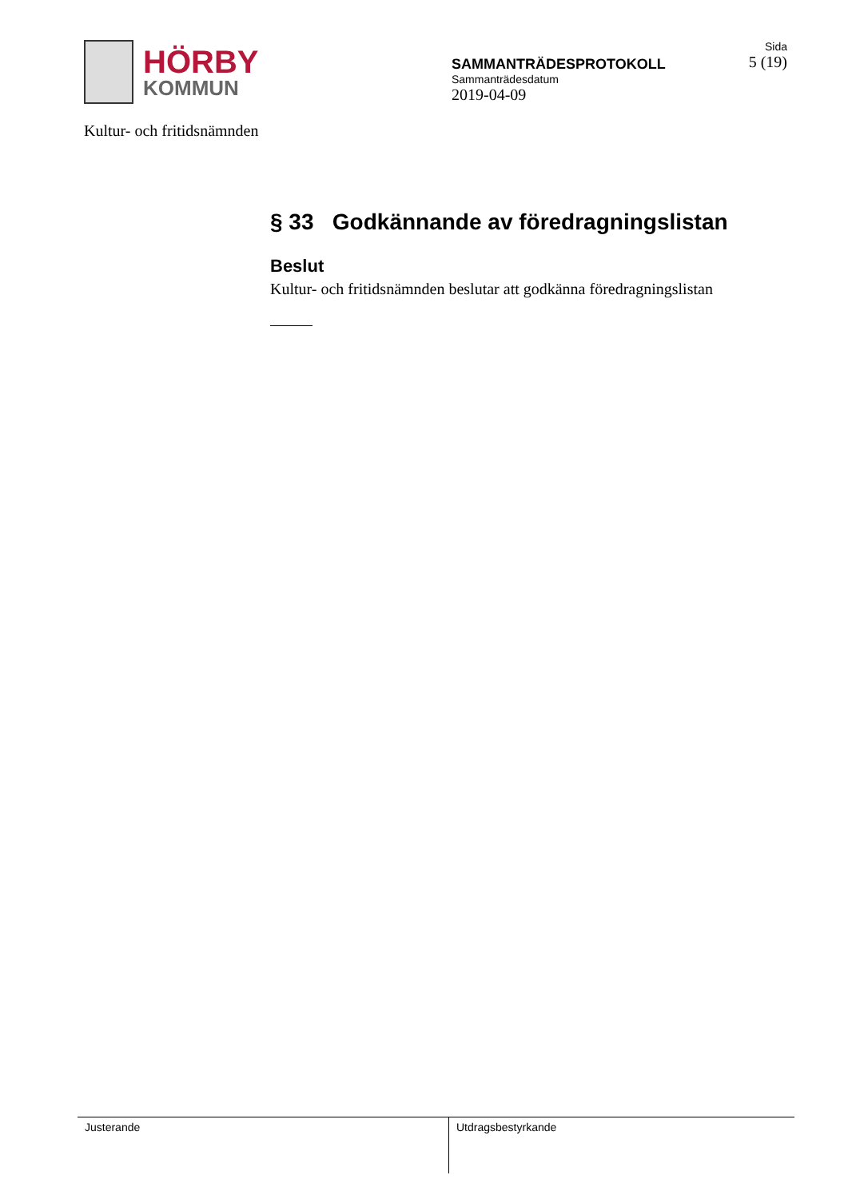HÖRBY
KOMMUN
Kultur- och fritidsnämnden
SAMMANTRÄDESPROTOKOLL
Sammanträdesdatum
2019-04-09
Sida
5 (19)
§ 33 Godkännande av föredragningslistan
Beslut
Kultur- och fritidsnämnden beslutar att godkänna föredragningslistan
Justerande Utdragsbestyrkande